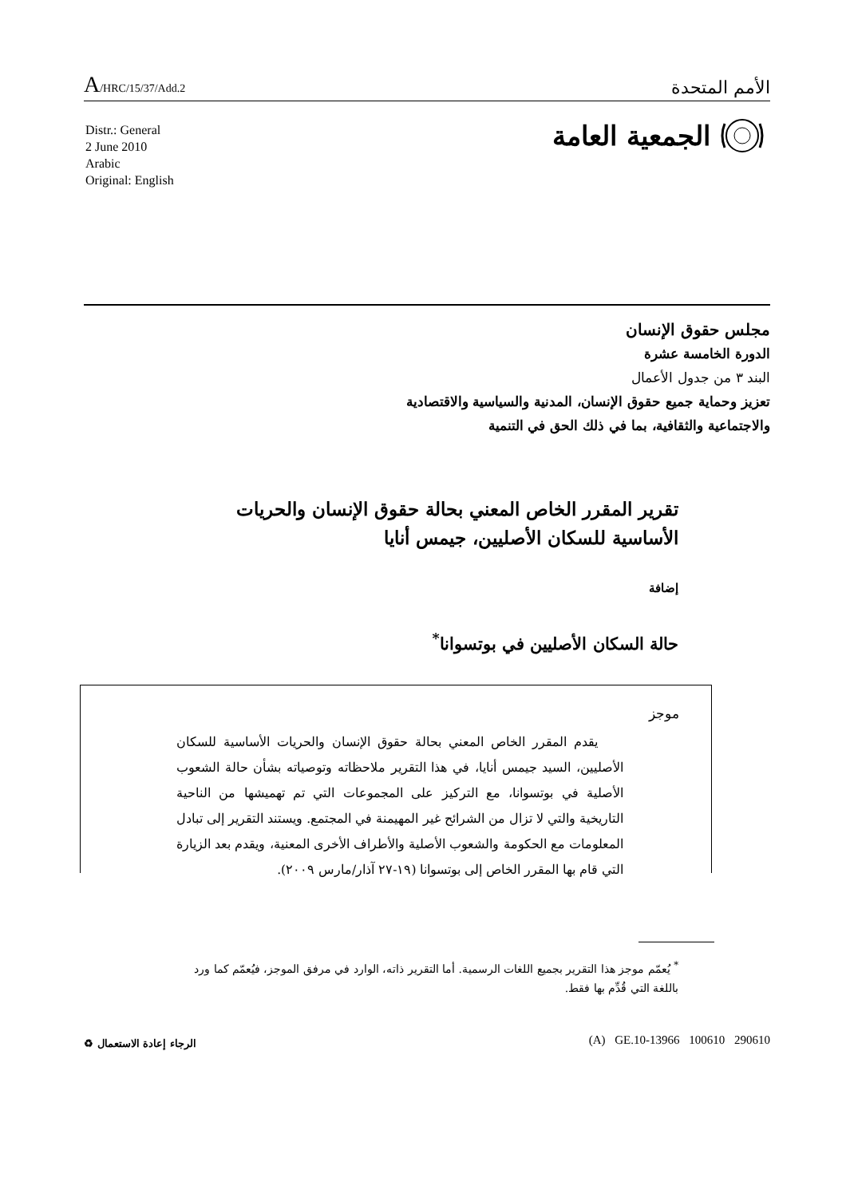A/HRC/15/37/Add.2
الأمم المتحدة
الجمعية العامة
Distr.: General
2 June 2010
Arabic
Original: English
مجلس حقوق الإنسان
الدورة الخامسة عشرة
البند ٣ من جدول الأعمال
تعزيز وحماية جميع حقوق الإنسان، المدنية والسياسية والاقتصادية
والاجتماعية والثقافية، بما في ذلك الحق في التنمية
تقرير المقرر الخاص المعني بحالة حقوق الإنسان والحريات الأساسية للسكان الأصليين، جيمس أنايا
إضافة
حالة السكان الأصليين في بوتسوانا<sup>*</sup>
موجز
يقدم المقرر الخاص المعني بحالة حقوق الإنسان والحريات الأساسية للسكان الأصليين، السيد جيمس أنايا، في هذا التقرير ملاحظاته وتوصياته بشأن حالة الشعوب الأصلية في بوتسوانا، مع التركيز على المجموعات التي تم تهميشها من الناحية التاريخية والتي لا تزال من الشرائح غير المهيمنة في المجتمع. ويستند التقرير إلى تبادل المعلومات مع الحكومة والشعوب الأصلية والأطراف الأخرى المعنية، ويقدم بعد الزيارة التي قام بها المقرر الخاص إلى بوتسوانا (١٩-٢٧ آذار/مارس ٢٠٠٩).
<sup>*</sup> يُعمّم موجز هذا التقرير بجميع اللغات الرسمية. أما التقرير ذاته، الوارد في مرفق الموجز، فيُعمّم كما ورد باللغة التي قُدِّم بها فقط.
الرجاء إعادة الاستعمال ♻ (A) GE.10-13966 100610 290610